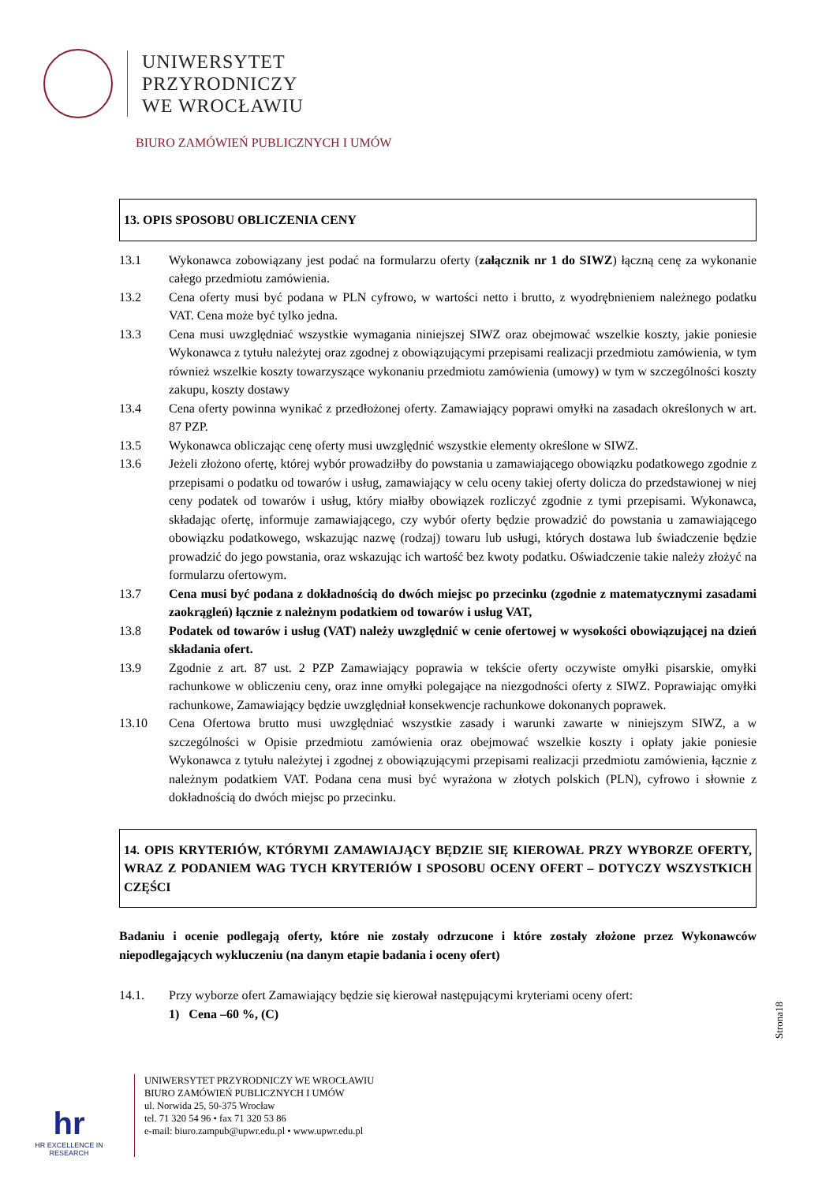UNIWERSYTET
PRZYRODNICZY
WE WROCŁAWIU
BIURO ZAMÓWIEŃ PUBLICZNYCH I UMÓW
13. OPIS SPOSOBU OBLICZENIA CENY
13.1 Wykonawca zobowiązany jest podać na formularzu oferty (załącznik nr 1 do SIWZ) łączną cenę za wykonanie całego przedmiotu zamówienia.
13.2 Cena oferty musi być podana w PLN cyfrowo, w wartości netto i brutto, z wyodrębnieniem należnego podatku VAT. Cena może być tylko jedna.
13.3 Cena musi uwzględniać wszystkie wymagania niniejszej SIWZ oraz obejmować wszelkie koszty, jakie poniesie Wykonawca z tytułu należytej oraz zgodnej z obowiązującymi przepisami realizacji przedmiotu zamówienia, w tym również wszelkie koszty towarzyszące wykonaniu przedmiotu zamówienia (umowy) w tym w szczególności koszty zakupu, koszty dostawy
13.4 Cena oferty powinna wynikać z przedłożonej oferty. Zamawiający poprawi omyłki na zasadach określonych w art. 87 PZP.
13.5 Wykonawca obliczając cenę oferty musi uwzględnić wszystkie elementy określone w SIWZ.
13.6 Jeżeli złożono ofertę, której wybór prowadziłby do powstania u zamawiającego obowiązku podatkowego zgodnie z przepisami o podatku od towarów i usług, zamawiający w celu oceny takiej oferty dolicza do przedstawionej w niej ceny podatek od towarów i usług, który miałby obowiązek rozliczyć zgodnie z tymi przepisami. Wykonawca, składając ofertę, informuje zamawiającego, czy wybór oferty będzie prowadzić do powstania u zamawiającego obowiązku podatkowego, wskazując nazwę (rodzaj) towaru lub usługi, których dostawa lub świadczenie będzie prowadzić do jego powstania, oraz wskazując ich wartość bez kwoty podatku. Oświadczenie takie należy złożyć na formularzu ofertowym.
13.7 Cena musi być podana z dokładnością do dwóch miejsc po przecinku (zgodnie z matematycznymi zasadami zaokrągleń) łącznie z należnym podatkiem od towarów i usług VAT,
13.8 Podatek od towarów i usług (VAT) należy uwzględnić w cenie ofertowej w wysokości obowiązującej na dzień składania ofert.
13.9 Zgodnie z art. 87 ust. 2 PZP Zamawiający poprawia w tekście oferty oczywiste omyłki pisarskie, omyłki rachunkowe w obliczeniu ceny, oraz inne omyłki polegające na niezgodności oferty z SIWZ. Poprawiając omyłki rachunkowe, Zamawiający będzie uwzględniał konsekwencje rachunkowe dokonanych poprawek.
13.10 Cena Ofertowa brutto musi uwzględniać wszystkie zasady i warunki zawarte w niniejszym SIWZ, a w szczególności w Opisie przedmiotu zamówienia oraz obejmować wszelkie koszty i opłaty jakie poniesie Wykonawca z tytułu należytej i zgodnej z obowiązującymi przepisami realizacji przedmiotu zamówienia, łącznie z należnym podatkiem VAT. Podana cena musi być wyrażona w złotych polskich (PLN), cyfrowo i słownie z dokładnością do dwóch miejsc po przecinku.
14. OPIS KRYTERIÓW, KTÓRYMI ZAMAWIAJĄCY BĘDZIE SIĘ KIEROWAŁ PRZY WYBORZE OFERTY, WRAZ Z PODANIEM WAG TYCH KRYTERIÓW I SPOSOBU OCENY OFERT – DOTYCZY WSZYSTKICH CZĘŚCI
Badaniu i ocenie podlegają oferty, które nie zostały odrzucone i które zostały złożone przez Wykonawców niepodlegających wykluczeniu (na danym etapie badania i oceny ofert)
14.1. Przy wyborze ofert Zamawiający będzie się kierował następującymi kryteriami oceny ofert:
1) Cena –60 %, (C)
Strona18
hr
HR EXCELLENCE IN RESEARCH
UNIWERSYTET PRZYRODNICZY WE WROCŁAWIU
BIURO ZAMÓWIEŃ PUBLICZNYCH I UMÓW
ul. Norwida 25, 50-375 Wrocław
tel. 71 320 54 96 • fax 71 320 53 86
e-mail: biuro.zampub@upwr.edu.pl • www.upwr.edu.pl